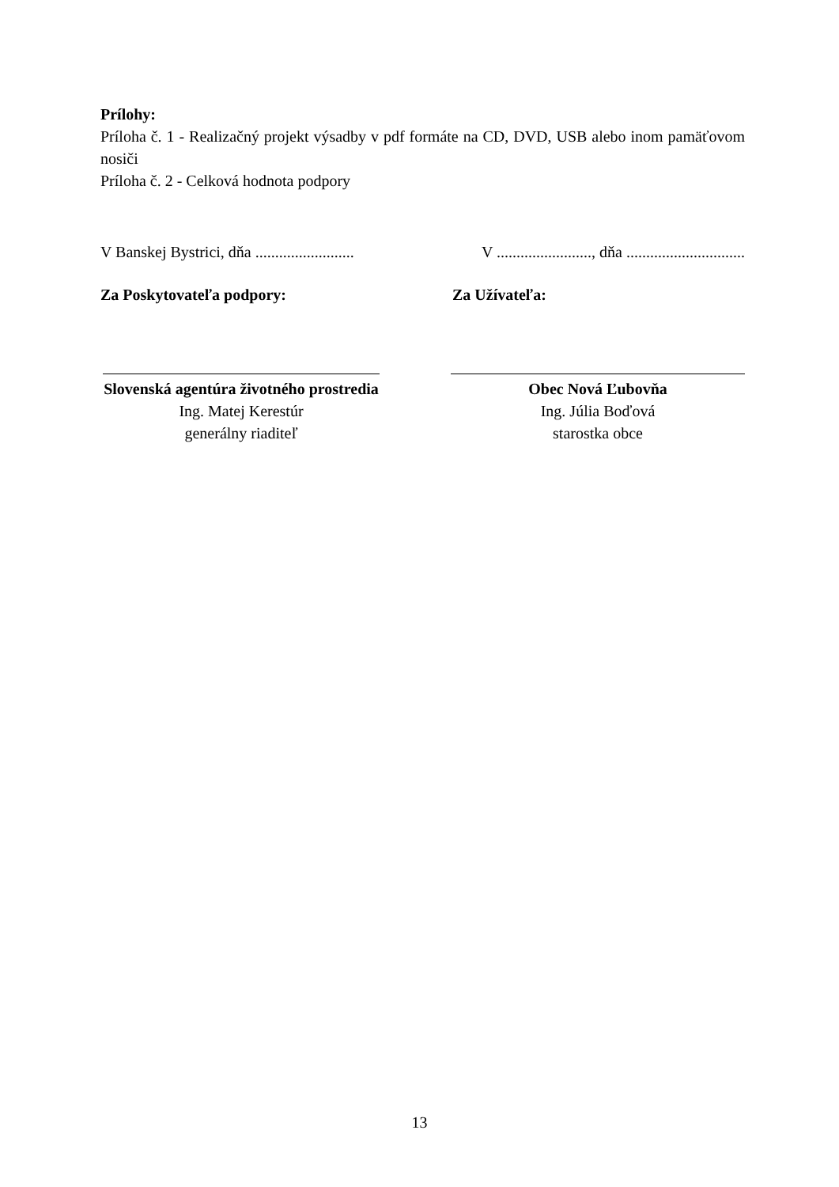Prílohy:
Príloha č. 1 - Realizačný projekt výsadby v pdf formáte na CD, DVD, USB alebo inom pamäťovom nosiči
Príloha č. 2 - Celková hodnota podpory
V Banskej Bystrici, dňa .........................
V ........................, dňa ..............................
Za Poskytovateľa podpory: Za Užívateľa:
Slovenská agentúra životného prostredia
Ing. Matej Kerestúr
generálny riaditeľ
Obec Nová Ľubovňa
Ing. Júlia Boďová
starostka obce
13